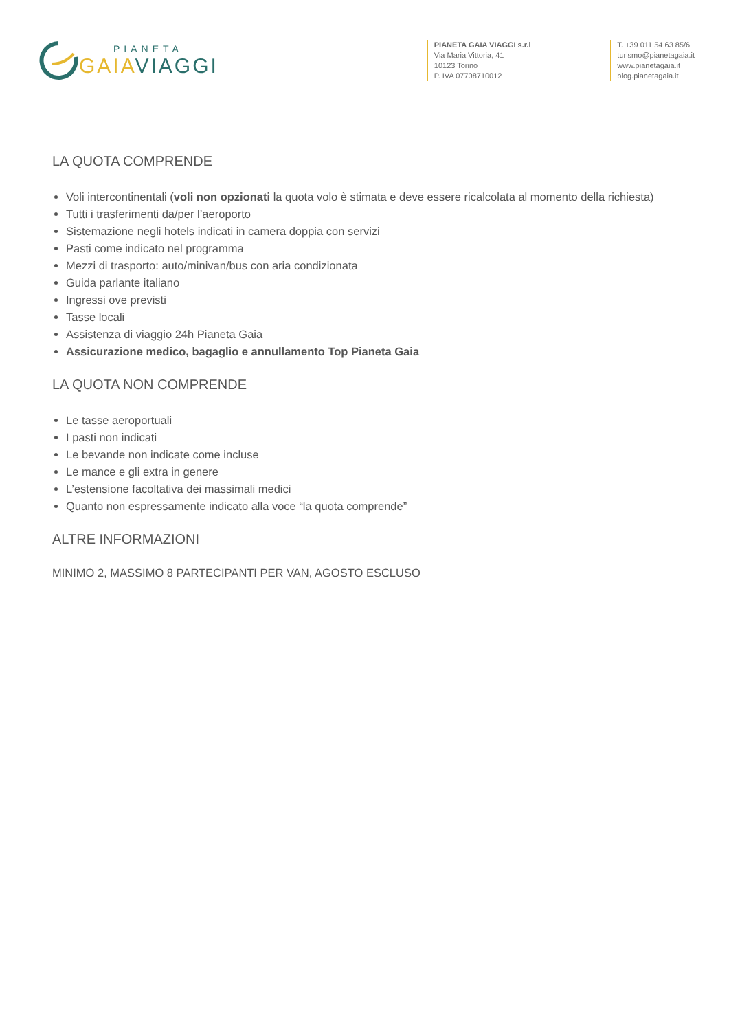PIANETA
GAIA VIAGGI
PIANETA GAIA VIAGGI s.r.l
Via Maria Vittoria, 41
10123 Torino
P. IVA 07708710012
T. +39 011 54 63 85/6
turismo@pianetagaia.it
www.pianetagaia.it
blog.pianetagaia.it
LA QUOTA COMPRENDE
Voli intercontinentali (voli non opzionati la quota volo è stimata e deve essere ricalcolata al momento della richiesta)
Tutti i trasferimenti da/per l’aeroporto
Sistemazione negli hotels indicati in camera doppia con servizi
Pasti come indicato nel programma
Mezzi di trasporto: auto/minivan/bus con aria condizionata
Guida parlante italiano
Ingressi ove previsti
Tasse locali
Assistenza di viaggio 24h Pianeta Gaia
Assicurazione medico, bagaglio e annullamento Top Pianeta Gaia
LA QUOTA NON COMPRENDE
Le tasse aeroportuali
I pasti non indicati
Le bevande non indicate come incluse
Le mance e gli extra in genere
L’estensione facoltativa dei massimali medici
Quanto non espressamente indicato alla voce “la quota comprende”
ALTRE INFORMAZIONI
MINIMO 2, MASSIMO 8 PARTECIPANTI PER VAN, AGOSTO ESCLUSO